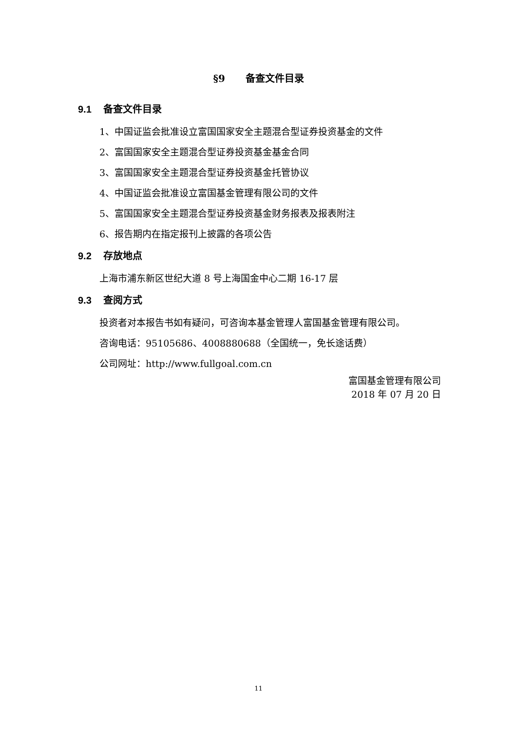§9 备查文件目录
9.1 备查文件目录
1、中国证监会批准设立富国国家安全主题混合型证券投资基金的文件
2、富国国家安全主题混合型证券投资基金基金合同
3、富国国家安全主题混合型证券投资基金托管协议
4、中国证监会批准设立富国基金管理有限公司的文件
5、富国国家安全主题混合型证券投资基金财务报表及报表附注
6、报告期内在指定报刊上披露的各项公告
9.2 存放地点
上海市浦东新区世纪大道 8 号上海国金中心二期 16-17 层
9.3 查阅方式
投资者对本报告书如有疑问，可咨询本基金管理人富国基金管理有限公司。
咨询电话：95105686、4008880688（全国统一，免长途话费）
公司网址：http://www.fullgoal.com.cn
富国基金管理有限公司
2018 年 07 月 20 日
11